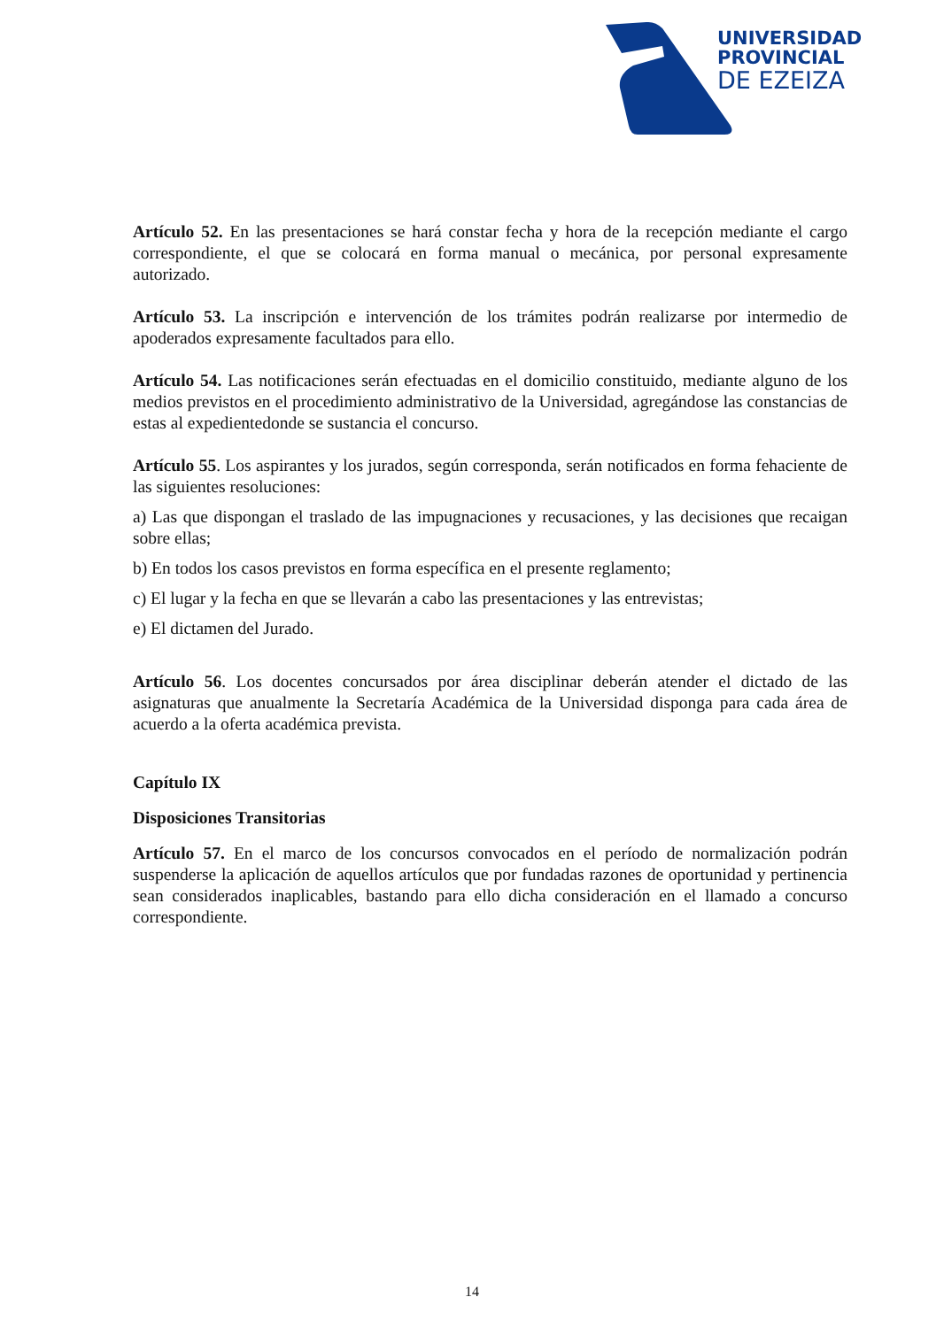UNIVERSIDAD
PROVINCIAL
DE EZEIZA
Artículo 52. En las presentaciones se hará constar fecha y hora de la recepción mediante el cargo correspondiente, el que se colocará en forma manual o mecánica, por personal expresamente autorizado.
Artículo 53. La inscripción e intervención de los trámites podrán realizarse por intermedio de apoderados expresamente facultados para ello.
Artículo 54. Las notificaciones serán efectuadas en el domicilio constituido, mediante alguno de los medios previstos en el procedimiento administrativo de la Universidad, agregándose las constancias de estas al expedientedonde se sustancia el concurso.
Artículo 55. Los aspirantes y los jurados, según corresponda, serán notificados en forma fehaciente de las siguientes resoluciones:
a) Las que dispongan el traslado de las impugnaciones y recusaciones, y las decisiones que recaigan sobre ellas;
b) En todos los casos previstos en forma específica en el presente reglamento;
c) El lugar y la fecha en que se llevarán a cabo las presentaciones y las entrevistas;
e) El dictamen del Jurado.
Artículo 56. Los docentes concursados por área disciplinar deberán atender el dictado de las asignaturas que anualmente la Secretaría Académica de la Universidad disponga para cada área de acuerdo a la oferta académica prevista.
Capítulo IX
Disposiciones Transitorias
Artículo 57. En el marco de los concursos convocados en el período de normalización podrán suspenderse la aplicación de aquellos artículos que por fundadas razones de oportunidad y pertinencia sean considerados inaplicables, bastando para ello dicha consideración en el llamado a concurso correspondiente.
14